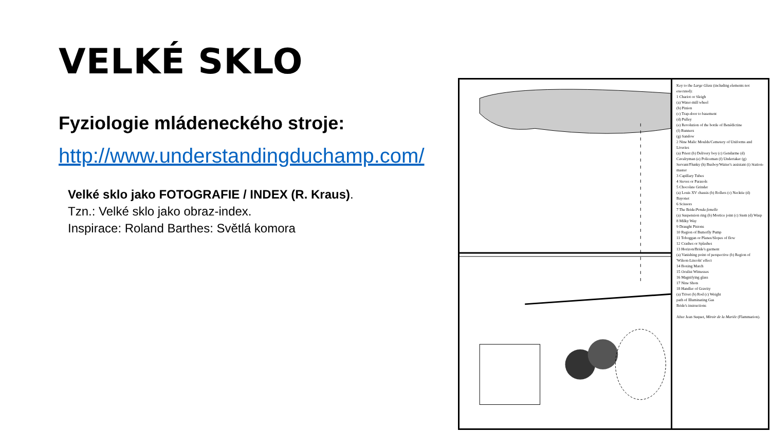VELKÉ SKLO
Fyziologie mládeneckého stroje:
http://www.understandingduchamp.com/
Velké sklo jako FOTOGRAFIE / INDEX (R. Kraus).
Tzn.: Velké sklo jako obraz-index.
Inspirace: Roland Barthes: Světlá komora
Key to the Large Glass (including elements not executed):
1 Chariot or Sleigh
(a) Water-mill wheel
(b) Pinion
(c) Trap-door to basement
(d) Pulley
(e) Revolution of the bottle of Benédictine
(f) Runners
(g) Sandow
2 Nine Malic Moulds/Cemetery of Uniforms and Liveries
(a) Priest (b) Delivery boy (c) Gendarme (d) Cavalryman (e) Policeman (f) Undertaker (g) Servant/Flunky (h) Busboy/Waiter's assistant (i) Station-master
3 Capillary Tubes
4 Sieves or Parasols
5 Chocolate Grinder
(a) Louis XV chassis (b) Rollers (c) Necktie (d) Bayonet
6 Scissors
7 The Bride/Pendu femelle
(a) Suspension ring (b) Mortice joint (c) Stem (d) Wasp
8 Milky Way
9 Draught Pistons
10 Region of Butterfly Pump
11 Toboggan or Planes/Slopes of flow
12 Crashes or Splashes
13 Horizon/Bride's garment
(a) Vanishing point of perspective (b) Region of 'Wilson-Lincoln' effect
14 Boxing Match
15 Oculist Witnesses
16 Magnifying glass
17 Nine Shots
18 Handler of Gravity
(a) Trivet (b) Rod (c) Weight
path of Illuminating Gas
Bride's instructions
After Jean Suquet, Miroir de la Mariée (Flammarion).